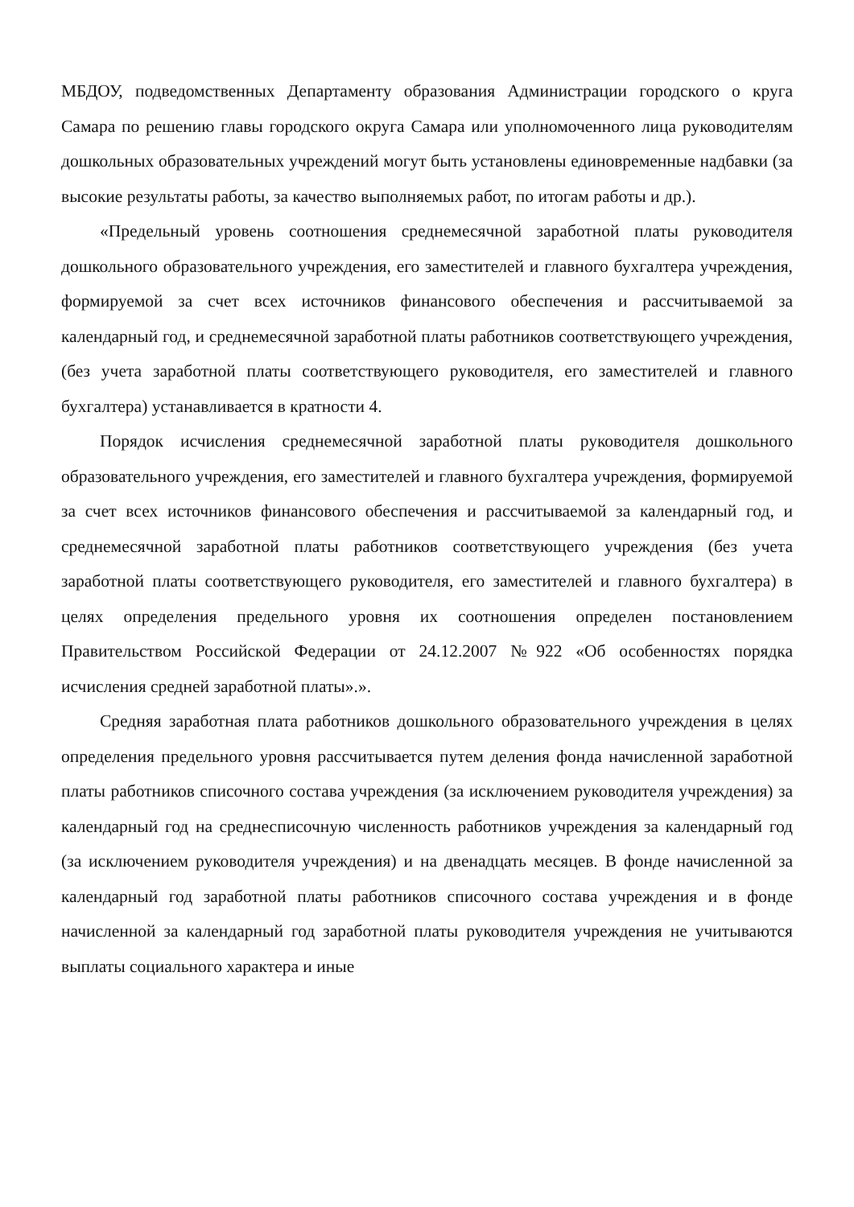МБДОУ, подведомственных Департаменту образования Администрации городского о круга Самара по решению главы городского округа Самара или уполномоченного лица руководителям дошкольных образовательных учреждений могут быть установлены единовременные надбавки (за высокие результаты работы, за качество выполняемых работ, по итогам работы и др.).
«Предельный уровень соотношения среднемесячной заработной платы руководителя дошкольного образовательного учреждения, его заместителей и главного бухгалтера учреждения, формируемой за счет всех источников финансового обеспечения и рассчитываемой за календарный год, и среднемесячной заработной платы работников соответствующего учреждения, (без учета заработной платы соответствующего руководителя, его заместителей и главного бухгалтера) устанавливается в кратности 4.
Порядок исчисления среднемесячной заработной платы руководителя дошкольного образовательного учреждения, его заместителей и главного бухгалтера учреждения, формируемой за счет всех источников финансового обеспечения и рассчитываемой за календарный год, и среднемесячной заработной платы работников соответствующего учреждения (без учета заработной платы соответствующего руководителя, его заместителей и главного бухгалтера) в целях определения предельного уровня их соотношения определен постановлением Правительством Российской Федерации от 24.12.2007 №922 «Об особенностях порядка исчисления средней заработной платы».».
Средняя заработная плата работников дошкольного образовательного учреждения в целях определения предельного уровня рассчитывается путем деления фонда начисленной заработной платы работников списочного состава учреждения (за исключением руководителя учреждения) за календарный год на среднесписочную численность работников учреждения за календарный год (за исключением руководителя учреждения) и на двенадцать месяцев. В фонде начисленной за календарный год заработной платы работников списочного состава учреждения и в фонде начисленной за календарный год заработной платы руководителя учреждения не учитываются выплаты социального характера и иные